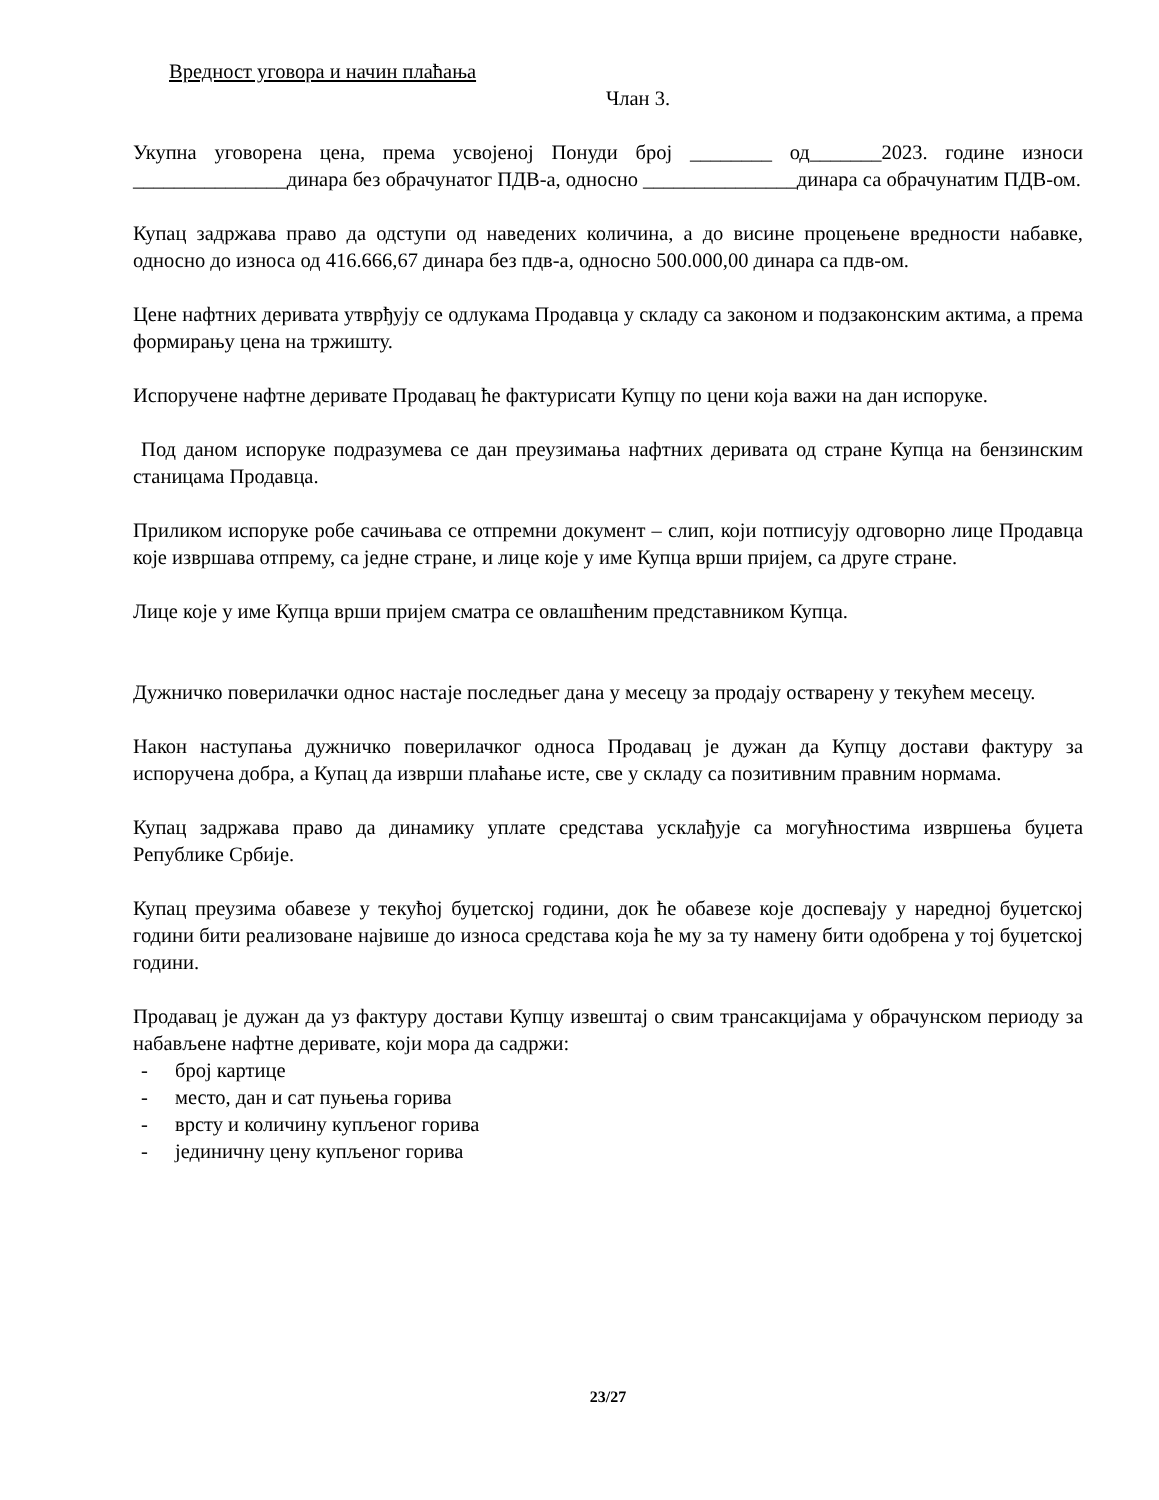Вредност уговора и начин плаћања
Члан 3.
Укупна уговорена цена, према усвојеној Понуди број ________ од_______2023. године износи _______________динара без обрачунатог ПДВ-а, односно _______________динара са обрачунатим ПДВ-ом.
Купац задржава право да одступи од наведених количина, а до висине процењене вредности набавке, односно до износа од 416.666,67 динара без пдв-а, односно 500.000,00 динара са пдв-ом.
Цене нафтних деривата утврђују се одлукама Продавца у складу са законом и подзаконским актима, а према формирању цена на тржишту.
Испоручене нафтне деривате Продавац ће фактурисати Купцу по цени која важи на дан испоруке.
Под даном испоруке подразумева се дан преузимања нафтних деривата од стране Купца на бензинским станицама Продавца.
Приликом испоруке робе сачињава се отпремни документ – слип, који потписују одговорно лице Продавца које извршава отпрему, са једне стране, и лице које у име Купца врши пријем, са друге стране.
Лице које у име Купца врши пријем сматра се овлашћеним представником Купца.
Дужничко поверилачки однос настаје последњег дана у месецу за продају остварену у текућем месецу.
Након наступања дужничко поверилачког односа Продавац је дужан да Купцу достави фактуру за испоручена добра, а Купац да изврши плаћање исте, све у складу са позитивним правним нормама.
Купац задржава право да динамику уплате средстава усклађује са могућностима извршења буџета Републике Србије.
Купац преузима обавезе у текућој буџетској години, док ће обавезе које доспевају у наредној буџетској години бити реализоване највише до износа средстава која ће му за ту намену бити одобрена у тој буџетској години.
Продавац је дужан да уз фактуру достави Купцу извештај о свим трансакцијама у обрачунском периоду за набављене нафтне деривате, који мора да садржи:
- број картице
- место, дан и сат пуњења горива
- врсту и количину купљеног горива
- јединичну цену купљеног горива
23/27